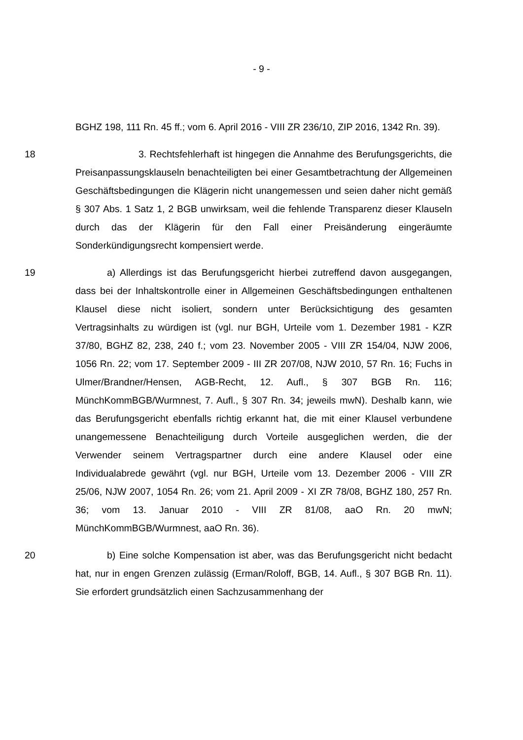- 9 -
BGHZ 198, 111 Rn. 45 ff.; vom 6. April 2016 - VIII ZR 236/10, ZIP 2016, 1342 Rn. 39).
18 3. Rechtsfehlerhaft ist hingegen die Annahme des Berufungsgerichts, die Preisanpassungsklauseln benachteiligten bei einer Gesamtbetrachtung der Allgemeinen Geschäftsbedingungen die Klägerin nicht unangemessen und seien daher nicht gemäß § 307 Abs. 1 Satz 1, 2 BGB unwirksam, weil die fehlende Transparenz dieser Klauseln durch das der Klägerin für den Fall einer Preisänderung eingeräumte Sonderkündigungsrecht kompensiert werde.
19 a) Allerdings ist das Berufungsgericht hierbei zutreffend davon ausgegangen, dass bei der Inhaltskontrolle einer in Allgemeinen Geschäftsbedingungen enthaltenen Klausel diese nicht isoliert, sondern unter Berücksichtigung des gesamten Vertragsinhalts zu würdigen ist (vgl. nur BGH, Urteile vom 1. Dezember 1981 - KZR 37/80, BGHZ 82, 238, 240 f.; vom 23. November 2005 - VIII ZR 154/04, NJW 2006, 1056 Rn. 22; vom 17. September 2009 - III ZR 207/08, NJW 2010, 57 Rn. 16; Fuchs in Ulmer/Brandner/Hensen, AGB-Recht, 12. Aufl., § 307 BGB Rn. 116; MünchKommBGB/Wurmnest, 7. Aufl., § 307 Rn. 34; jeweils mwN). Deshalb kann, wie das Berufungsgericht ebenfalls richtig erkannt hat, die mit einer Klausel verbundene unangemessene Benachteiligung durch Vorteile ausgeglichen werden, die der Verwender seinem Vertragspartner durch eine andere Klausel oder eine Individualabrede gewährt (vgl. nur BGH, Urteile vom 13. Dezember 2006 - VIII ZR 25/06, NJW 2007, 1054 Rn. 26; vom 21. April 2009 - XI ZR 78/08, BGHZ 180, 257 Rn. 36; vom 13. Januar 2010 - VIII ZR 81/08, aaO Rn. 20 mwN; MünchKommBGB/Wurmnest, aaO Rn. 36).
20 b) Eine solche Kompensation ist aber, was das Berufungsgericht nicht bedacht hat, nur in engen Grenzen zulässig (Erman/Roloff, BGB, 14. Aufl., § 307 BGB Rn. 11). Sie erfordert grundsätzlich einen Sachzusammenhang der